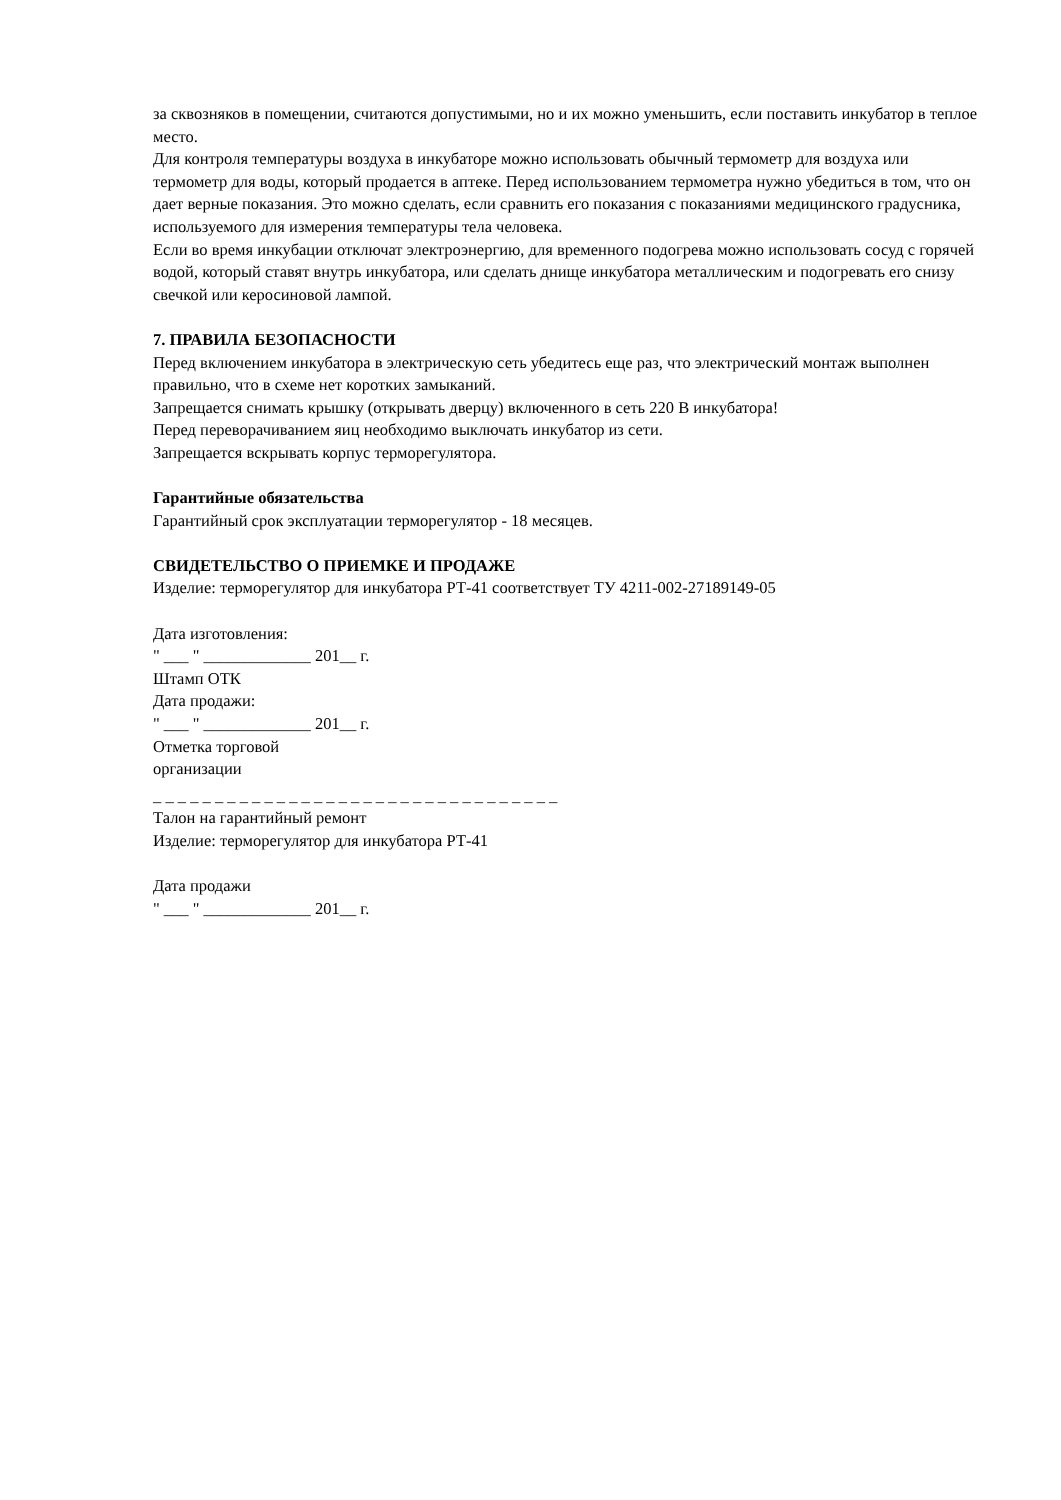за сквозняков в помещении, считаются допустимыми, но и их можно уменьшить, если поставить инкубатор в теплое место.
Для контроля температуры воздуха в инкубаторе можно использовать обычный термометр для воздуха или термометр для воды, который продается в аптеке. Перед использованием термометра нужно убедиться в том, что он дает верные показания. Это можно сделать, если сравнить его показания с показаниями медицинского градусника, используемого для измерения температуры тела человека.
Если во время инкубации отключат электроэнергию, для временного подогрева можно использовать сосуд с горячей водой, который ставят внутрь инкубатора, или сделать днище инкубатора металлическим и подогревать его снизу свечкой или керосиновой лампой.
7. ПРАВИЛА БЕЗОПАСНОСТИ
Перед включением инкубатора в электрическую сеть убедитесь еще раз, что электрический монтаж выполнен правильно, что в схеме нет коротких замыканий.
Запрещается снимать крышку (открывать дверцу) включенного в сеть 220 В инкубатора!
Перед переворачиванием яиц необходимо выключать инкубатор из сети.
Запрещается вскрывать корпус терморегулятора.
Гарантийные обязательства
Гарантийный срок эксплуатации терморегулятор - 18 месяцев.
СВИДЕТЕЛЬСТВО О ПРИЕМКЕ И ПРОДАЖЕ
Изделие: терморегулятор для инкубатора РТ-41 соответствует ТУ 4211-002-27189149-05
Дата изготовления:
" ___ " _____________ 201__ г.
Штамп ОТК
Дата продажи:
" ___ " _____________ 201__ г.
Отметка торговой
организации
_ _ _ _ _ _ _ _ _ _ _ _ _ _ _ _ _ _ _ _ _ _ _ _ _ _ _ _ _ _ _ _ _
Талон на гарантийный ремонт
Изделие: терморегулятор для инкубатора РТ-41
Дата продажи
" ___ " _____________ 201__ г.